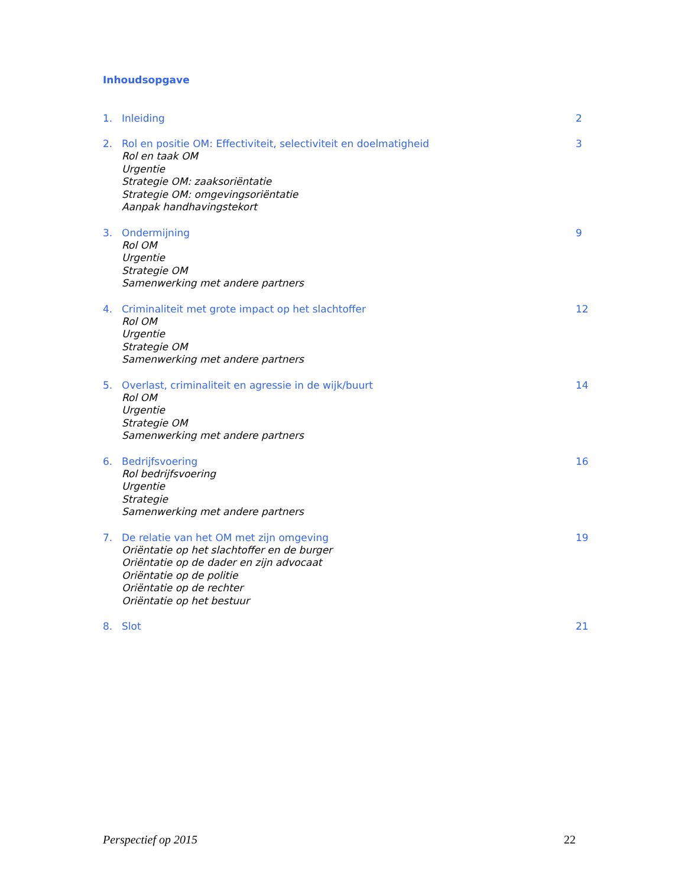Inhoudsopgave
1. Inleiding 2
2. Rol en positie OM: Effectiviteit, selectiviteit en doelmatigheid 3
Rol en taak OM
Urgentie
Strategie OM: zaaksoriëntatie
Strategie OM: omgevingsoriëntatie
Aanpak handhavingstekort
3. Ondermijning 9
Rol OM
Urgentie
Strategie OM
Samenwerking met andere partners
4. Criminaliteit met grote impact op het slachtoffer 12
Rol OM
Urgentie
Strategie OM
Samenwerking met andere partners
5. Overlast, criminaliteit en agressie in de wijk/buurt 14
Rol OM
Urgentie
Strategie OM
Samenwerking met andere partners
6. Bedrijfsvoering 16
Rol bedrijfsvoering
Urgentie
Strategie
Samenwerking met andere partners
7. De relatie van het OM met zijn omgeving 19
Oriëntatie op het slachtoffer en de burger
Oriëntatie op de dader en zijn advocaat
Oriëntatie op de politie
Oriëntatie op de rechter
Oriëntatie op het bestuur
8. Slot 21
Perspectief op 2015 22